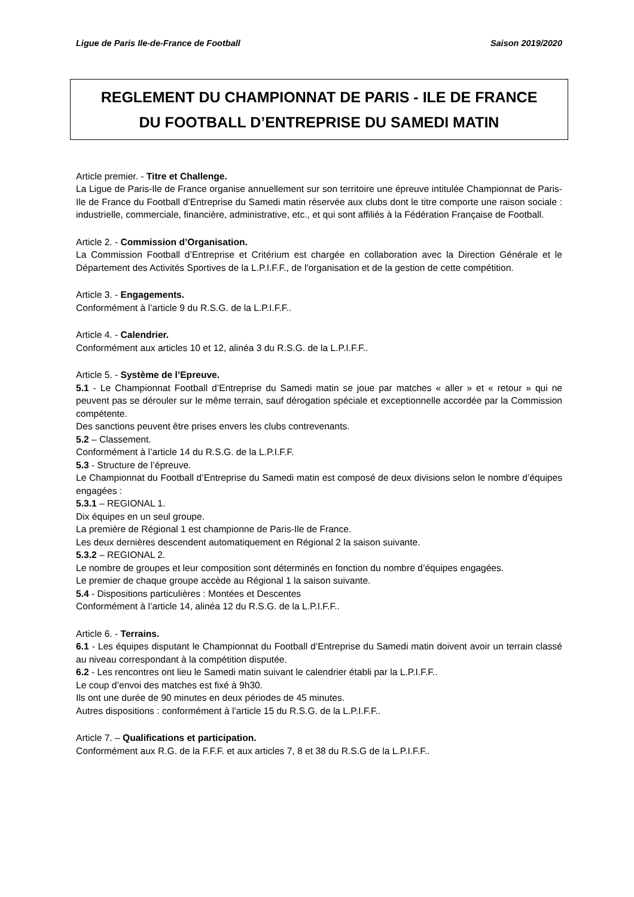Ligue de Paris Ile-de-France de Football Saison 2019/2020
REGLEMENT DU CHAMPIONNAT DE PARIS - ILE DE FRANCE
DU FOOTBALL D’ENTREPRISE DU SAMEDI MATIN
Article premier. - Titre et Challenge.
La Ligue de Paris-Ile de France organise annuellement sur son territoire une épreuve intitulée Championnat de Paris-Ile de France du Football d’Entreprise du Samedi matin réservée aux clubs dont le titre comporte une raison sociale : industrielle, commerciale, financière, administrative, etc., et qui sont affiliés à la Fédération Française de Football.
Article 2. - Commission d’Organisation.
La Commission Football d’Entreprise et Critérium est chargée en collaboration avec la Direction Générale et le Département des Activités Sportives de la L.P.I.F.F., de l'organisation et de la gestion de cette compétition.
Article 3. - Engagements.
Conformément à l’article 9 du R.S.G. de la L.P.I.F.F..
Article 4. - Calendrier.
Conformément aux articles 10 et 12, alinéa 3 du R.S.G. de la L.P.I.F.F..
Article 5. - Système de l’Epreuve.
5.1 - Le Championnat Football d’Entreprise du Samedi matin se joue par matches « aller » et « retour » qui ne peuvent pas se dérouler sur le même terrain, sauf dérogation spéciale et exceptionnelle accordée par la Commission compétente.
Des sanctions peuvent être prises envers les clubs contrevenants.
5.2 – Classement.
Conformément à l’article 14 du R.S.G. de la L.P.I.F.F.
5.3 - Structure de l’épreuve.
Le Championnat du Football d’Entreprise du Samedi matin est composé de deux divisions selon le nombre d’équipes engagées :
5.3.1 – REGIONAL 1.
Dix équipes en un seul groupe.
La première de Régional 1 est championne de Paris-Ile de France.
Les deux dernières descendent automatiquement en Régional 2 la saison suivante.
5.3.2 – REGIONAL 2.
Le nombre de groupes et leur composition sont déterminés en fonction du nombre d’équipes engagées.
Le premier de chaque groupe accède au Régional 1 la saison suivante.
5.4 - Dispositions particulières : Montées et Descentes
Conformément à l’article 14, alinéa 12 du R.S.G. de la L.P.I.F.F..
Article 6. - Terrains.
6.1 - Les équipes disputant le Championnat du Football d’Entreprise du Samedi matin doivent avoir un terrain classé au niveau correspondant à la compétition disputée.
6.2 - Les rencontres ont lieu le Samedi matin suivant le calendrier établi par la L.P.I.F.F..
Le coup d’envoi des matches est fixé à 9h30.
Ils ont une durée de 90 minutes en deux périodes de 45 minutes.
Autres dispositions : conformément à l’article 15 du R.S.G. de la L.P.I.F.F..
Article 7. – Qualifications et participation.
Conformément aux R.G. de la F.F.F. et aux articles 7, 8 et 38 du R.S.G de la L.P.I.F.F..